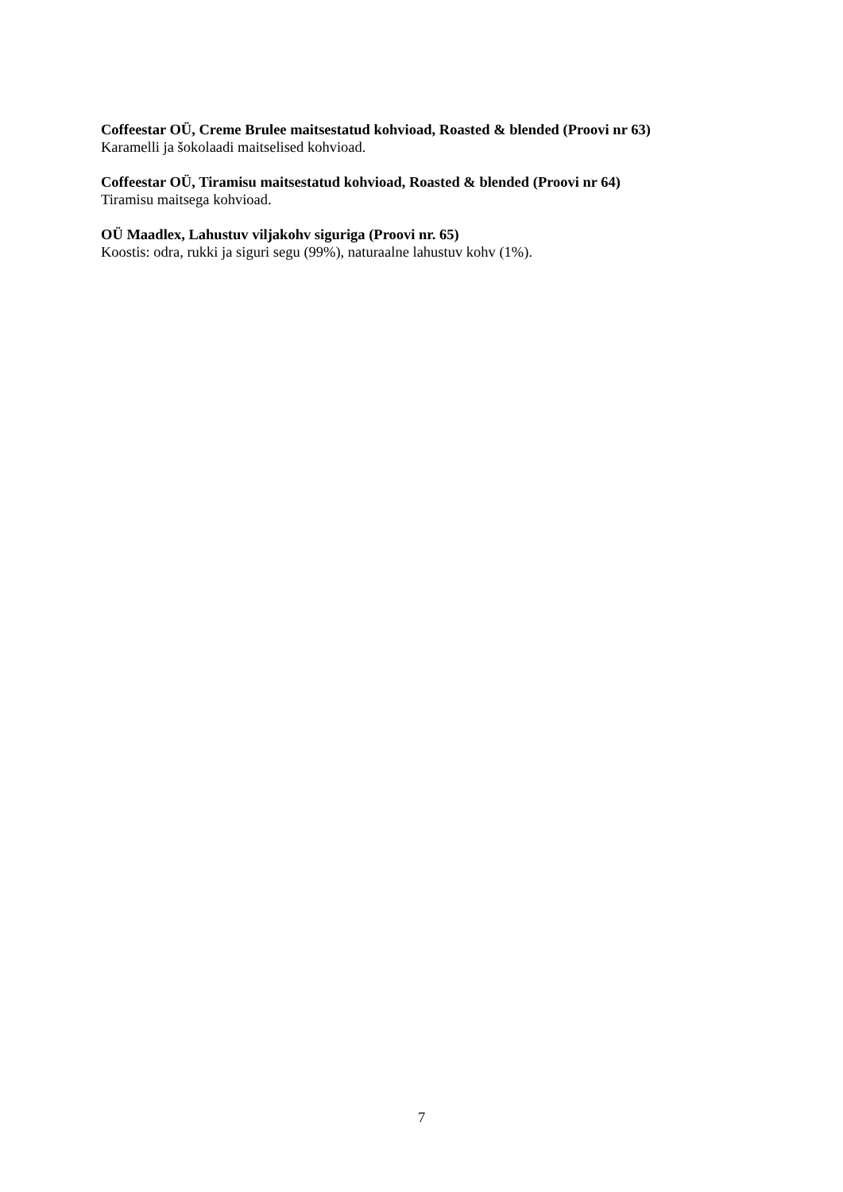Coffeestar OÜ, Creme Brulee maitsestatud kohvioad, Roasted & blended (Proovi nr 63)
Karamelli ja šokolaadi maitselised kohvioad.
Coffeestar OÜ, Tiramisu maitsestatud kohvioad, Roasted & blended (Proovi nr 64)
Tiramisu maitsega kohvioad.
OÜ Maadlex, Lahustuv viljakohv siguriga (Proovi nr. 65)
Koostis: odra, rukki ja siguri segu (99%), naturaalne lahustuv kohv (1%).
7